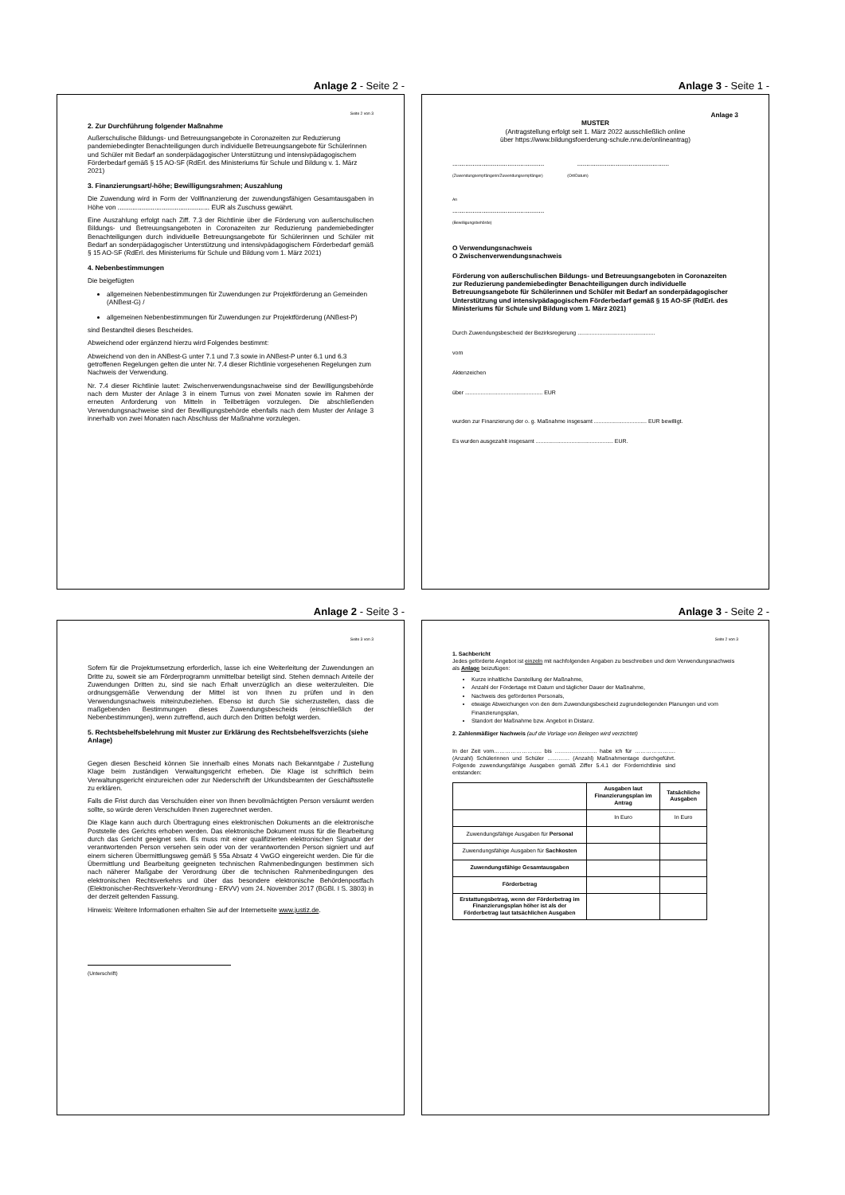Anlage 2 - Seite 2 -
Seite 2 von 3
2. Zur Durchführung folgender Maßnahme
Außerschulische Bildungs- und Betreuungsangebote in Coronazeiten zur Reduzierung pandemiebedingter Benachteiligungen durch individuelle Betreuungsangebote für Schülerinnen und Schüler mit Bedarf an sonderpädagogischer Unterstützung und intensivpädagogischem Förderbedarf gemäß § 15 AO-SF (RdErl. des Ministeriums für Schule und Bildung v. 1. März 2021)
3. Finanzierungsart/-höhe; Bewilligungsrahmen; Auszahlung
Die Zuwendung wird in Form der Vollfinanzierung der zuwendungsfähigen Gesamtausgaben in Höhe von .................................................. EUR als Zuschuss gewährt.
Eine Auszahlung erfolgt nach Ziff. 7.3 der Richtlinie über die Förderung von außerschulischen Bildungs- und Betreuungsangeboten in Coronazeiten zur Reduzierung pandemiebedingter Benachteiligungen durch individuelle Betreuungsangebote für Schülerinnen und Schüler mit Bedarf an sonderpädagogischer Unterstützung und intensivpädagogischem Förderbedarf gemäß § 15 AO-SF (RdErl. des Ministeriums für Schule und Bildung vom 1. März 2021)
4. Nebenbestimmungen
Die beigefügten
allgemeinen Nebenbestimmungen für Zuwendungen zur Projektförderung an Gemeinden (ANBest-G) /
allgemeinen Nebenbestimmungen für Zuwendungen zur Projektförderung (ANBest-P)
sind Bestandteil dieses Bescheides.
Abweichend oder ergänzend hierzu wird Folgendes bestimmt:
Abweichend von den in ANBest-G unter 7.1 und 7.3 sowie in ANBest-P unter 6.1 und 6.3 getroffenen Regelungen gelten die unter Nr. 7.4 dieser Richtlinie vorgesehenen Regelungen zum Nachweis der Verwendung.
Nr. 7.4 dieser Richtlinie lautet: Zwischenverwendungsnachweise sind der Bewilligungsbehörde nach dem Muster der Anlage 3 in einem Turnus von zwei Monaten sowie im Rahmen der erneuten Anforderung von Mitteln in Teilbeträgen vorzulegen. Die abschließenden Verwendungsnachweise sind der Bewilligungsbehörde ebenfalls nach dem Muster der Anlage 3 innerhalb von zwei Monaten nach Abschluss der Maßnahme vorzulegen.
Anlage 3 - Seite 1 -
Anlage 3
MUSTER
(Antragstellung erfolgt seit 1. März 2022 ausschließlich online
über https://www.bildungsfoerderung-schule.nrw.de/onlineantrag)
.................................................. ..................................................
(Zuwendungsempfängerin/Zuwendungsempfänger) (Ort/Datum)
An
..................................................
(Bewilligungsbehörde)
O Verwendungsnachweis
O Zwischenverwendungsnachweis
Förderung von außerschulischen Bildungs- und Betreuungsangeboten in Coronazeiten zur Reduzierung pandemiebedingter Benachteiligungen durch individuelle Betreuungsangebote für Schülerinnen und Schüler mit Bedarf an sonderpädagogischer Unterstützung und intensivpädagogischem Förderbedarf gemäß § 15 AO-SF (RdErl. des Ministeriums für Schule und Bildung vom 1. März 2021)
Durch Zuwendungsbescheid der Bezirksregierung ..................................................
vom
Aktenzeichen
über .................................................. EUR
wurden zur Finanzierung der o. g. Maßnahme insgesamt .................................. EUR bewilligt.
Es wurden ausgezahlt insgesamt .................................................. EUR.
Anlage 2 - Seite 3 -
Seite 3 von 3
Sofern für die Projektumsetzung erforderlich, lasse ich eine Weiterleitung der Zuwendungen an Dritte zu, soweit sie am Förderprogramm unmittelbar beteiligt sind. Stehen demnach Anteile der Zuwendungen Dritten zu, sind sie nach Erhalt unverzüglich an diese weiterzuleiten. Die ordnungsgemäße Verwendung der Mittel ist von Ihnen zu prüfen und in den Verwendungsnachweis miteinzubeziehen. Ebenso ist durch Sie sicherzustellen, dass die maßgebenden Bestimmungen dieses Zuwendungsbescheids (einschließlich der Nebenbestimmungen), wenn zutreffend, auch durch den Dritten befolgt werden.
5. Rechtsbehelfsbelehrung mit Muster zur Erklärung des Rechtsbehelfsverzichts (siehe Anlage)
Gegen diesen Bescheid können Sie innerhalb eines Monats nach Bekanntgabe / Zustellung Klage beim zuständigen Verwaltungsgericht erheben. Die Klage ist schriftlich beim Verwaltungsgericht einzureichen oder zur Niederschrift der Urkundsbeamten der Geschäftsstelle zu erklären.
Falls die Frist durch das Verschulden einer von Ihnen bevollmächtigten Person versäumt werden sollte, so würde deren Verschulden Ihnen zugerechnet werden.
Die Klage kann auch durch Übertragung eines elektronischen Dokuments an die elektronische Poststelle des Gerichts erhoben werden. Das elektronische Dokument muss für die Bearbeitung durch das Gericht geeignet sein. Es muss mit einer qualifizierten elektronischen Signatur der verantwortenden Person versehen sein oder von der verantwortenden Person signiert und auf einem sicheren Übermittlungsweg gemäß § 55a Absatz 4 VwGO eingereicht werden. Die für die Übermittlung und Bearbeitung geeigneten technischen Rahmenbedingungen bestimmen sich nach näherer Maßgabe der Verordnung über die technischen Rahmenbedingungen des elektronischen Rechtsverkehrs und über das besondere elektronische Behördenpostfach (Elektronischer-Rechtsverkehr-Verordnung - ERVV) vom 24. November 2017 (BGBl. I S. 3803) in der derzeit geltenden Fassung.
Hinweis: Weitere Informationen erhalten Sie auf der Internetseite www.justiz.de.
(Unterschrift)
Anlage 3 - Seite 2 -
Seite 2 von 3
1. Sachbericht
Jedes geförderte Angebot ist einzeln mit nachfolgenden Angaben zu beschreiben und dem Verwendungsnachweis als Anlage beizufügen:
Kurze inhaltliche Darstellung der Maßnahme,
Anzahl der Fördertage mit Datum und täglicher Dauer der Maßnahme,
Nachweis des geförderten Personals,
etwaige Abweichungen von den dem Zuwendungsbescheid zugrundeliegenden Planungen und vom Finanzierungsplan,
Standort der Maßnahme bzw. Angebot in Distanz.
2. Zahlenmäßiger Nachweis (auf die Vorlage von Belegen wird verzichtet)
In der Zeit vom…………………….. bis ………………….. habe ich für …………………. (Anzahl) Schülerinnen und Schüler ………… (Anzahl) Maßnahmentage durchgeführt. Folgende zuwendungsfähige Ausgaben gemäß Ziffer 5.4.1 der Förderrichtlinie sind entstanden:
| | Ausgaben laut Finanzierungsplan im Antrag | Tatsächliche Ausgaben |
| --- | --- | --- |
| | In Euro | In Euro |
| Zuwendungsfähige Ausgaben für Personal | | |
| Zuwendungsfähige Ausgaben für Sachkosten | | |
| Zuwendungsfähige Gesamtausgaben | | |
| Förderbetrag | | |
| Erstattungsbetrag, wenn der Förderbetrag im Finanzierungsplan höher ist als der Förderbetrag laut tatsächlichen Ausgaben | | |